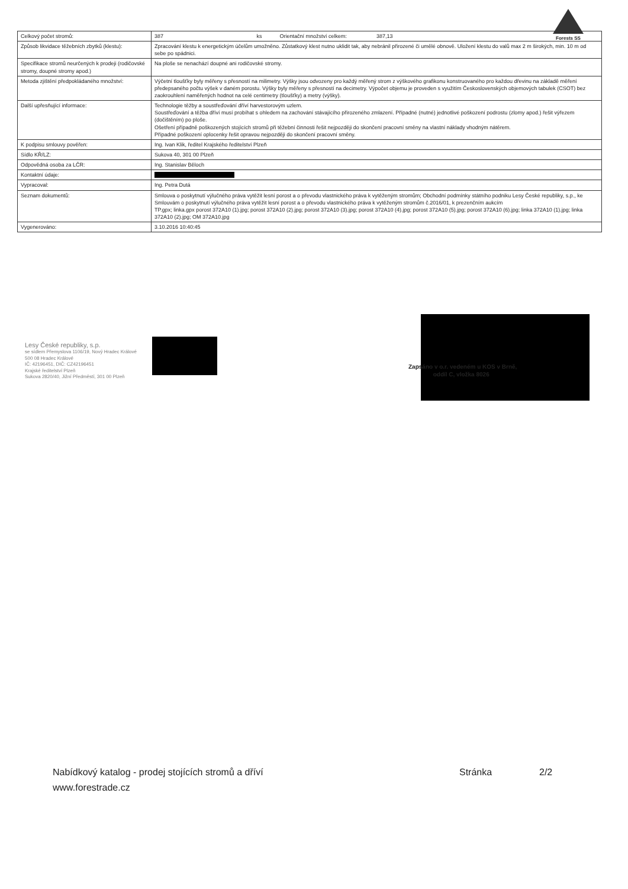Forests SS
| Celkový počet stromů: | 387 ks Orientační množství celkem: 387,13 |
| Způsob likvidace těžebních zbytků (klestu): | Zpracování klestu k energetickým účelům umožněno. Zůstatkový klest nutno uklidit tak, aby nebránil přirozené či umělé obnově. Uložení klestu do valů max 2 m širokých, min. 10 m od sebe po spádnici. |
| Specifikace stromů neurčených k prodeji (rodičovské stromy, doupné stromy apod.) | Na ploše se nenachází doupné ani rodičovské stromy. |
| Metoda zjištění předpokládaného množství: | Výčetní tloušťky byly měřeny s přesností na milimetry. Výšky jsou odvozeny pro každý měřený strom z výškového grafikonu konstruovaného pro každou dřevinu na základě měření předepsaného počtu výšek v daném porostu. Výšky byly měřeny s přesností na decimetry. Výpočet objemu je proveden s využitím Československých objemových tabulek (CSOT) bez zaokrouhlení naměřených hodnot na celé centimetry (tloušťky) a metry (výšky). |
| Další upřesňující informace: | Technologie těžby a soustřeďování dříví harvestorovým uzlem. Soustřeďování a těžba dříví musí probíhat s ohledem na zachování stávajícího přirozeného zmlazení. Případné (nutné) jednotlivé poškození podrostu (zlomy apod.) řešit výřezem (dočištěním) po ploše. Ošetření případně poškozených stojících stromů při těžební činnosti řešit nejpozději do skončení pracovní směny na vlastní náklady vhodným nátěrem. Případné poškození oplocenky řešit opravou nejpozději do skončení pracovní směny. |
| K podpisu smlouvy pověřen: | Ing. Ivan Klik, ředitel Krajského ředitelství Plzeň |
| Sídlo KŘ/LZ: | Sukova 40, 301 00 Plzeň |
| Odpovědná osoba za LČR: | Ing. Stanislav Běloch |
| Kontaktní údaje: | |
| Vypracoval: | Ing. Petra Dutá |
| Seznam dokumentů: | Smlouva o poskytnutí výlučného práva vytěžit lesní porost a o převodu vlastnického práva k vytěženým stromům; Obchodní podmínky státního podniku Lesy České republiky, s.p., ke Smlouvám o poskytnutí výlučného práva vytěžit lesní porost a o převodu vlastnického práva k vytěženým stromům č.2016/01, k prezenčním aukcím TP.gpx; linka.gpx porost 372A10 (1).jpg; porost 372A10 (2).jpg; porost 372A10 (3).jpg; porost 372A10 (4).jpg; porost 372A10 (5).jpg; porost 372A10 (6).jpg; linka 372A10 (1).jpg; linka 372A10 (2).jpg; OM 372A10.jpg |
| Vygenerováno: | 3.10.2016 10:40:45 |
Lesy České republiky, s.p.
se sídlem Přemyslova 1106/19, Nový Hradec Králové
500 08 Hradec Králové
IČ: 42196451, DIČ: CZ42196451
Krajské ředitelství Plzeň
Sukova 2820/40, Jižní Předměstí, 301 00 Plzeň
Zapsáno v o.r. vedeném u KOS v Brně,
oddíl C, vložka 8026
Nabídkový katalog - prodej stojících stromů a dříví Stránka 2/2
www.forestrade.cz